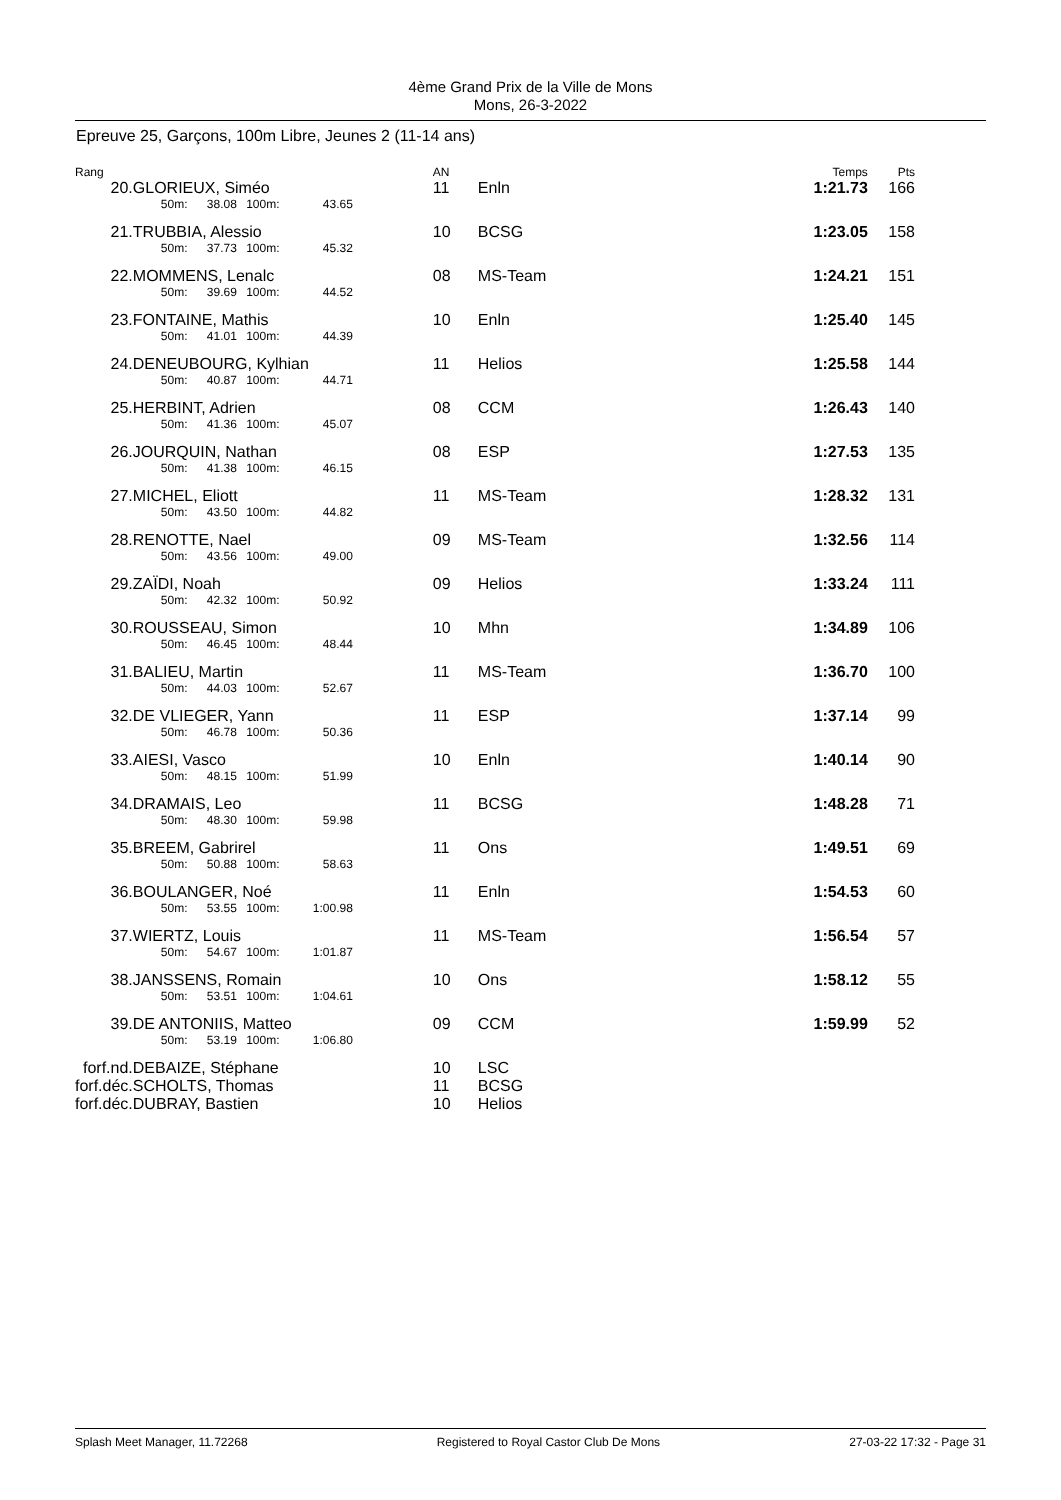4ème Grand Prix de la Ville de Mons
Mons, 26-3-2022
Epreuve 25, Garçons, 100m Libre, Jeunes 2 (11-14 ans)
| Rang | | AN | | Temps | Pts |
| 20. | GLORIEUX, Siméo 50m: 38.08 100m: 43.65 | 11 | Enln | 1:21.73 | 166 |
| 21. | TRUBBIA, Alessio 50m: 37.73 100m: 45.32 | 10 | BCSG | 1:23.05 | 158 |
| 22. | MOMMENS, Lenalc 50m: 39.69 100m: 44.52 | 08 | MS-Team | 1:24.21 | 151 |
| 23. | FONTAINE, Mathis 50m: 41.01 100m: 44.39 | 10 | Enln | 1:25.40 | 145 |
| 24. | DENEUBOURG, Kylhian 50m: 40.87 100m: 44.71 | 11 | Helios | 1:25.58 | 144 |
| 25. | HERBINT, Adrien 50m: 41.36 100m: 45.07 | 08 | CCM | 1:26.43 | 140 |
| 26. | JOURQUIN, Nathan 50m: 41.38 100m: 46.15 | 08 | ESP | 1:27.53 | 135 |
| 27. | MICHEL, Eliott 50m: 43.50 100m: 44.82 | 11 | MS-Team | 1:28.32 | 131 |
| 28. | RENOTTE, Nael 50m: 43.56 100m: 49.00 | 09 | MS-Team | 1:32.56 | 114 |
| 29. | ZAÏDI, Noah 50m: 42.32 100m: 50.92 | 09 | Helios | 1:33.24 | 111 |
| 30. | ROUSSEAU, Simon 50m: 46.45 100m: 48.44 | 10 | Mhn | 1:34.89 | 106 |
| 31. | BALIEU, Martin 50m: 44.03 100m: 52.67 | 11 | MS-Team | 1:36.70 | 100 |
| 32. | DE VLIEGER, Yann 50m: 46.78 100m: 50.36 | 11 | ESP | 1:37.14 | 99 |
| 33. | AIESI, Vasco 50m: 48.15 100m: 51.99 | 10 | Enln | 1:40.14 | 90 |
| 34. | DRAMAIS, Leo 50m: 48.30 100m: 59.98 | 11 | BCSG | 1:48.28 | 71 |
| 35. | BREEM, Gabrirel 50m: 50.88 100m: 58.63 | 11 | Ons | 1:49.51 | 69 |
| 36. | BOULANGER, Noé 50m: 53.55 100m: 1:00.98 | 11 | Enln | 1:54.53 | 60 |
| 37. | WIERTZ, Louis 50m: 54.67 100m: 1:01.87 | 11 | MS-Team | 1:56.54 | 57 |
| 38. | JANSSENS, Romain 50m: 53.51 100m: 1:04.61 | 10 | Ons | 1:58.12 | 55 |
| 39. | DE ANTONIIS, Matteo 50m: 53.19 100m: 1:06.80 | 09 | CCM | 1:59.99 | 52 |
| forf.nd. | DEBAIZE, Stéphane | 10 | LSC | | |
| forf.déc. | SCHOLTS, Thomas | 11 | BCSG | | |
| forf.déc. | DUBRAY, Bastien | 10 | Helios | | |
Splash Meet Manager, 11.72268 Registered to Royal Castor Club De Mons 27-03-22 17:32 - Page 31